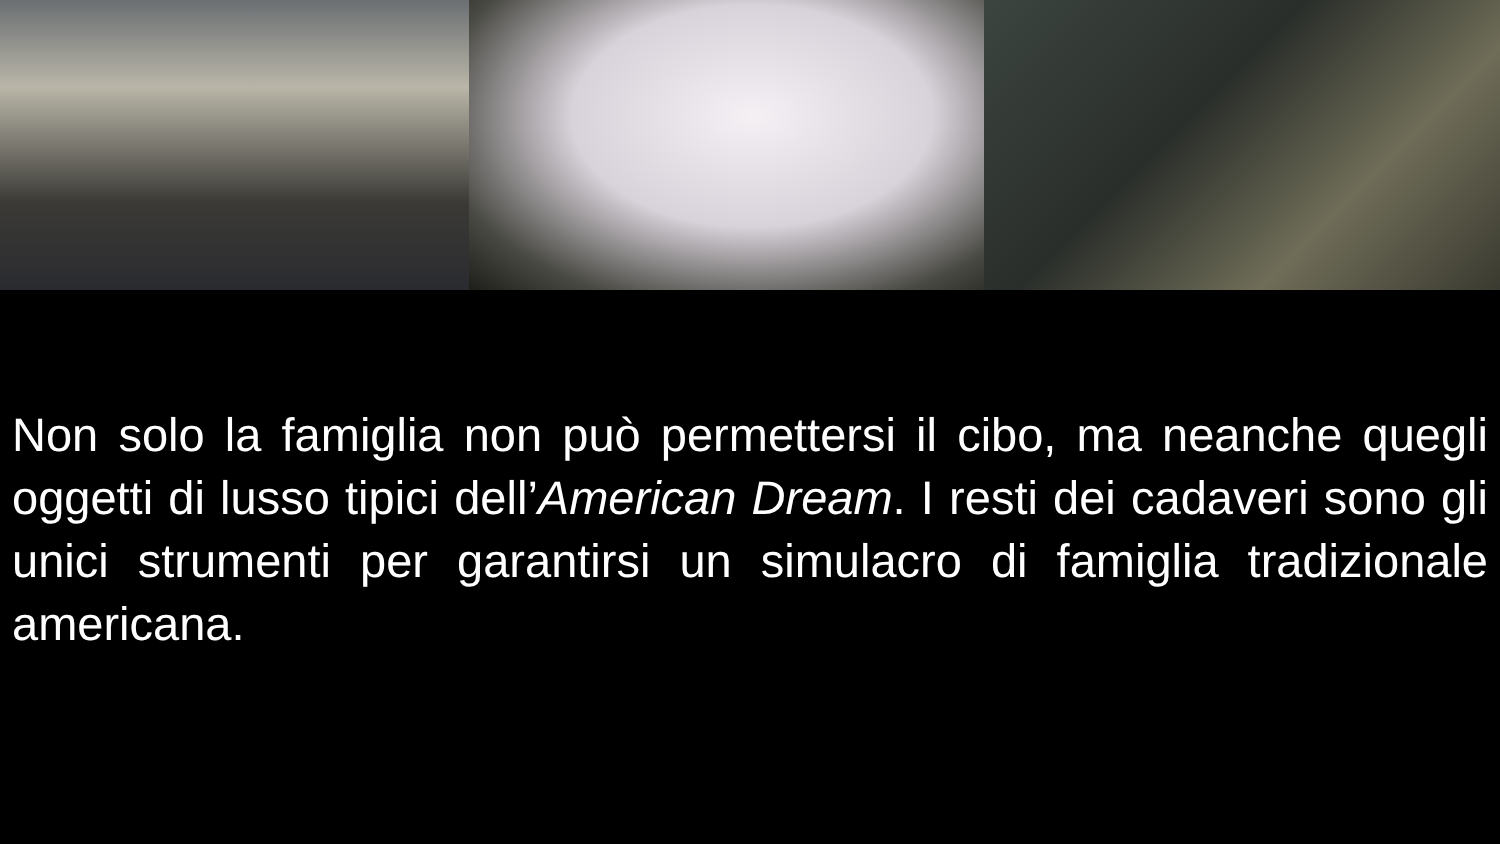Non solo la famiglia non può permettersi il cibo, ma neanche quegli oggetti di lusso tipici dell’American Dream. I resti dei cadaveri sono gli unici strumenti per garantirsi un simulacro di famiglia tradizionale americana.